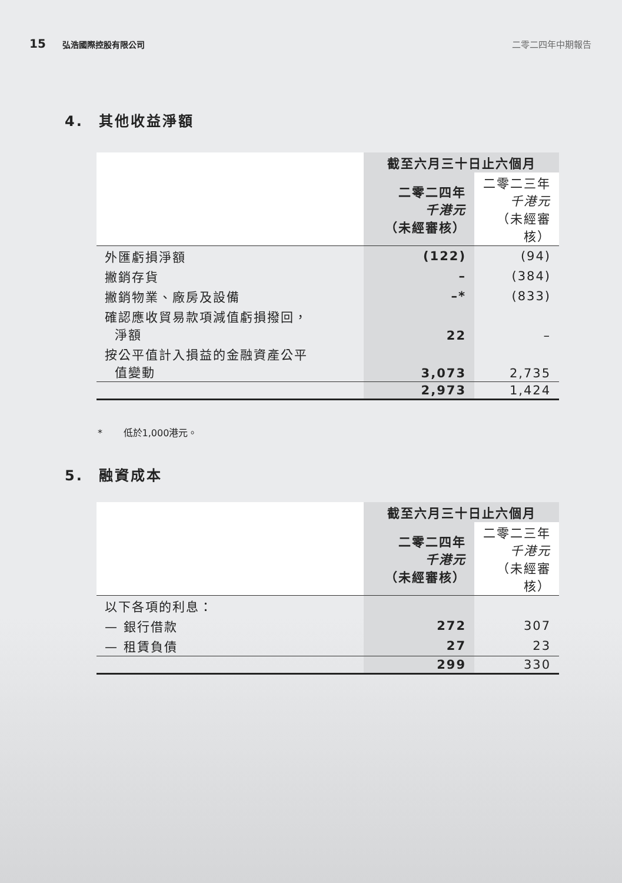15
弘浩國際控股有限公司 二零二四年中期報告
4. 其他收益淨額
| | 截至六月三十日止六個月 | |
| --- | --- | --- |
| | 二零二四年 千港元 （未經審核） | 二零二三年 千港元 （未經審核） |
| 外匯虧損淨額 | (122) | (94) |
| 撇銷存貨 | – | (384) |
| 撇銷物業、廠房及設備 | –* | (833) |
| 確認應收貿易款項減值虧損撥回， 淨額 | 22 | – |
| 按公平值計入損益的金融資產公平 值變動 | 3,073 | 2,735 |
| | 2,973 | 1,424 |
* 低於1,000港元。
5. 融資成本
| | 截至六月三十日止六個月 | |
| --- | --- | --- |
| | 二零二四年 千港元 （未經審核） | 二零二三年 千港元 （未經審核） |
| 以下各項的利息： | | |
| — 銀行借款 | 272 | 307 |
| — 租賃負債 | 27 | 23 |
| | 299 | 330 |